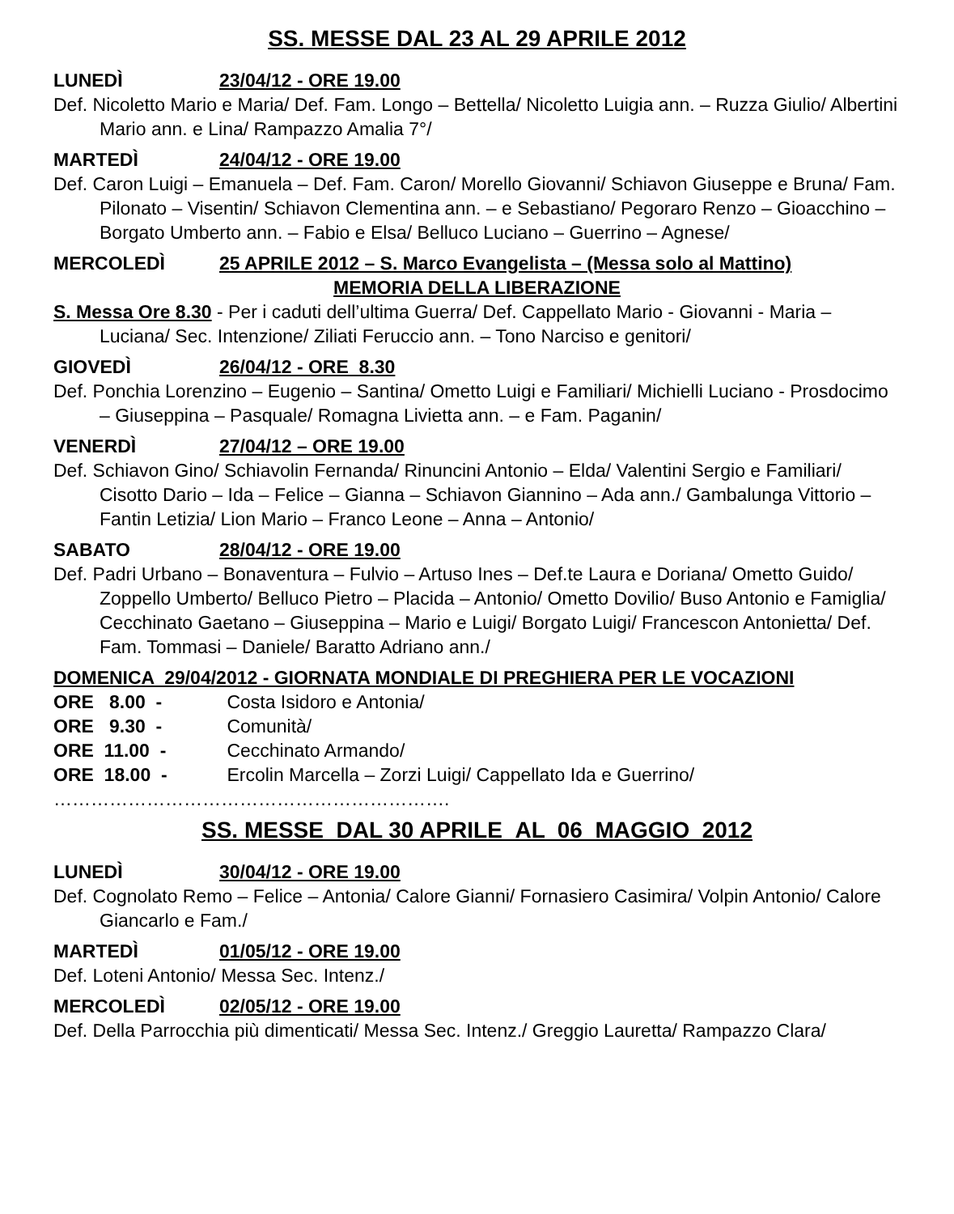SS. MESSE DAL 23 AL 29 APRILE 2012
LUNEDÌ 23/04/12 - ORE 19.00
Def. Nicoletto Mario e Maria/ Def. Fam. Longo – Bettella/ Nicoletto Luigia ann. – Ruzza Giulio/ Albertini Mario ann. e Lina/ Rampazzo Amalia 7°/
MARTEDÌ 24/04/12 - ORE 19.00
Def. Caron Luigi – Emanuela – Def. Fam. Caron/ Morello Giovanni/ Schiavon Giuseppe e Bruna/ Fam. Pilonato – Visentin/ Schiavon Clementina ann. – e Sebastiano/ Pegoraro Renzo – Gioacchino – Borgato Umberto ann. – Fabio e Elsa/ Belluco Luciano – Guerrino – Agnese/
MERCOLEDÌ 25 APRILE 2012 – S. Marco Evangelista – (Messa solo al Mattino)
MEMORIA DELLA LIBERAZIONE
S. Messa Ore 8.30 - Per i caduti dell’ultima Guerra/ Def. Cappellato Mario - Giovanni - Maria – Luciana/ Sec. Intenzione/ Ziliati Feruccio ann. – Tono Narciso e genitori/
GIOVEDÌ 26/04/12 - ORE 8.30
Def. Ponchia Lorenzino – Eugenio – Santina/ Ometto Luigi e Familiari/ Michielli Luciano - Prosdocimo – Giuseppina – Pasquale/ Romagna Livietta ann. – e Fam. Paganin/
VENERDÌ 27/04/12 – ORE 19.00
Def. Schiavon Gino/ Schiavolin Fernanda/ Rinuncini Antonio – Elda/ Valentini Sergio e Familiari/ Cisotto Dario – Ida – Felice – Gianna – Schiavon Giannino – Ada ann./ Gambalunga Vittorio – Fantin Letizia/ Lion Mario – Franco Leone – Anna – Antonio/
SABATO 28/04/12 - ORE 19.00
Def. Padri Urbano – Bonaventura – Fulvio – Artuso Ines – Def.te Laura e Doriana/ Ometto Guido/ Zoppello Umberto/ Belluco Pietro – Placida – Antonio/ Ometto Dovilio/ Buso Antonio e Famiglia/ Cecchinato Gaetano – Giuseppina – Mario e Luigi/ Borgato Luigi/ Francescon Antonietta/ Def. Fam. Tommasi – Daniele/ Baratto Adriano ann./
DOMENICA 29/04/2012 - GIORNATA MONDIALE DI PREGHIERA PER LE VOCAZIONI
ORE 8.00 - Costa Isidoro e Antonia/
ORE 9.30 - Comunità/
ORE 11.00 - Cecchinato Armando/
ORE 18.00 - Ercolin Marcella – Zorzi Luigi/ Cappellato Ida e Guerrino/
……………………………………………………….
SS. MESSE DAL 30 APRILE AL 06 MAGGIO 2012
LUNEDÌ 30/04/12 - ORE 19.00
Def. Cognolato Remo – Felice – Antonia/ Calore Gianni/ Fornasiero Casimira/ Volpin Antonio/ Calore Giancarlo e Fam./
MARTEDÌ 01/05/12 - ORE 19.00
Def. Loteni Antonio/ Messa Sec. Intenz./
MERCOLEDÌ 02/05/12 - ORE 19.00
Def. Della Parrocchia più dimenticati/ Messa Sec. Intenz./ Greggio Lauretta/ Rampazzo Clara/